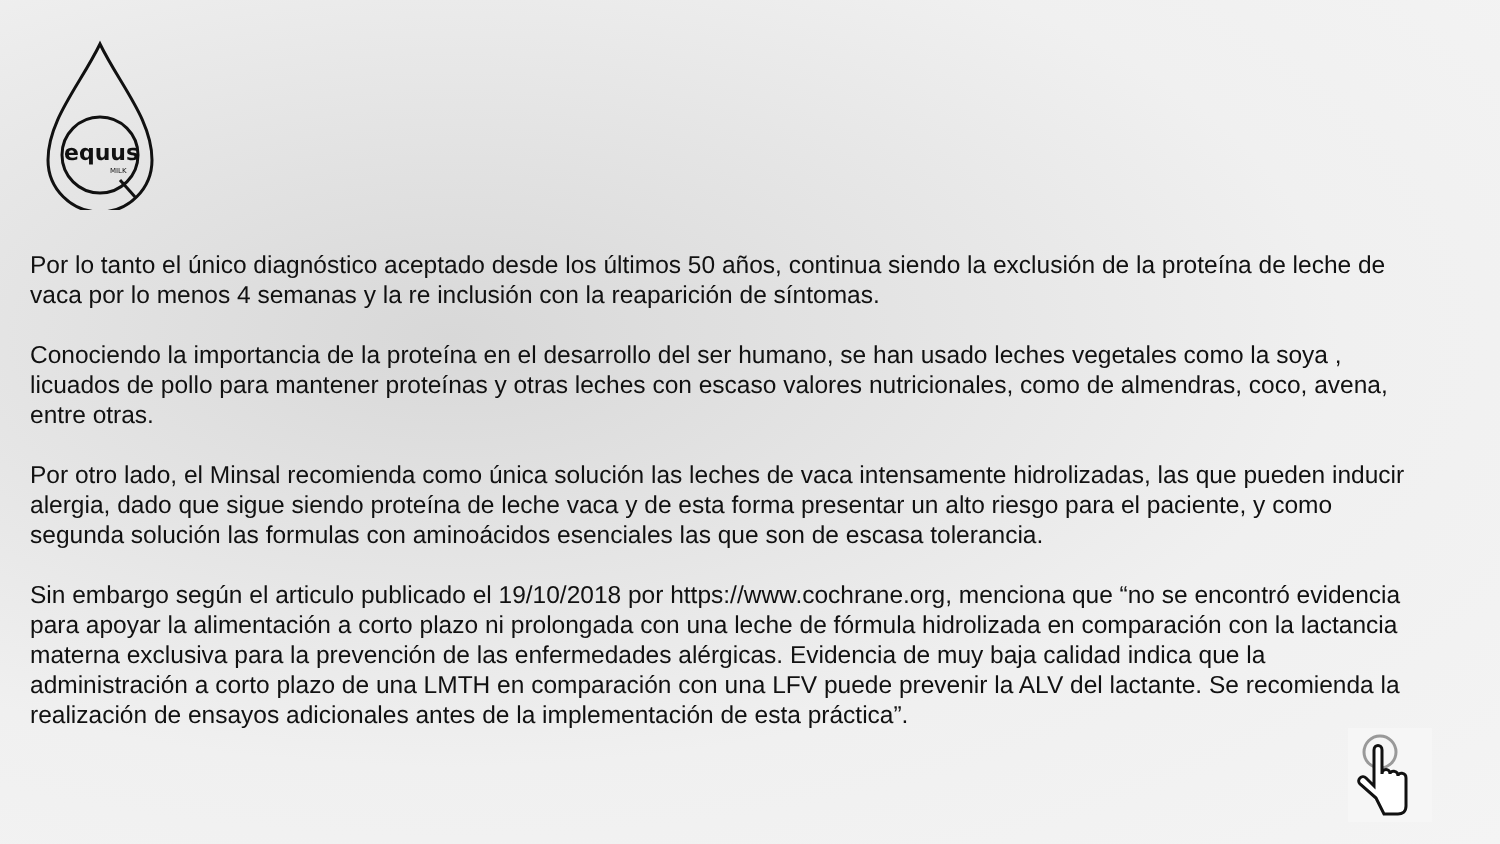equus
MILK
Por lo tanto el único diagnóstico aceptado desde los últimos 50 años, continua siendo la exclusión de la proteína de leche de vaca por lo menos 4 semanas y la re inclusión con la reaparición de síntomas.
Conociendo la importancia de la proteína en el desarrollo del ser humano, se han usado leches vegetales como la soya , licuados de pollo para mantener proteínas y otras leches con escaso valores nutricionales, como de almendras, coco, avena, entre otras.
Por otro lado, el Minsal recomienda como única solución las leches de vaca intensamente hidrolizadas, las que pueden inducir alergia, dado que sigue siendo proteína de leche vaca y de esta forma presentar un alto riesgo para el paciente, y como segunda solución las formulas con aminoácidos esenciales las que son de escasa tolerancia.
Sin embargo según el articulo publicado el 19/10/2018 por https://www.cochrane.org, menciona que “no se encontró evidencia para apoyar la alimentación a corto plazo ni prolongada con una leche de fórmula hidrolizada en comparación con la lactancia materna exclusiva para la prevención de las enfermedades alérgicas. Evidencia de muy baja calidad indica que la administración a corto plazo de una LMTH en comparación con una LFV puede prevenir la ALV del lactante. Se recomienda la realización de ensayos adicionales antes de la implementación de esta práctica”.